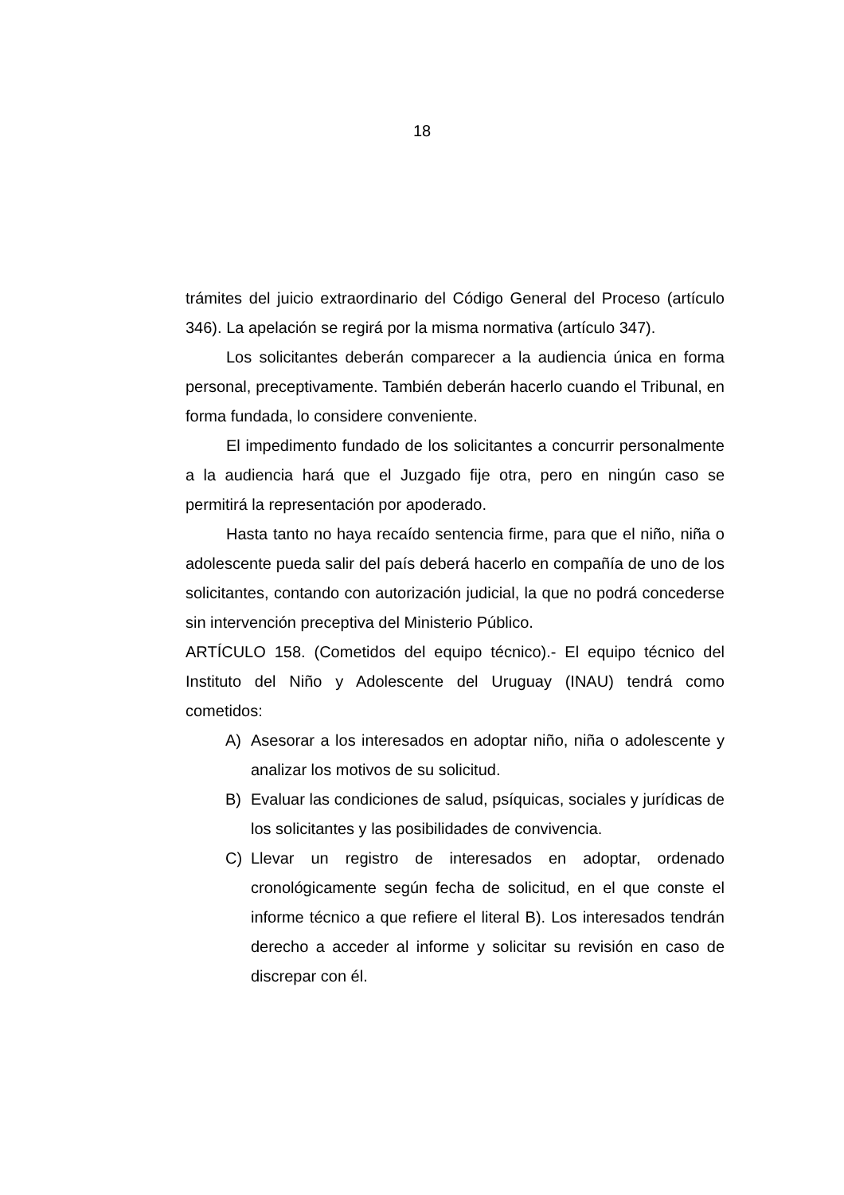18
trámites del juicio extraordinario del Código General del Proceso (artículo 346). La apelación se regirá por la misma normativa (artículo 347).
Los solicitantes deberán comparecer a la audiencia única en forma personal, preceptivamente. También deberán hacerlo cuando el Tribunal, en forma fundada, lo considere conveniente.
El impedimento fundado de los solicitantes a concurrir personalmente a la audiencia hará que el Juzgado fije otra, pero en ningún caso se permitirá la representación por apoderado.
Hasta tanto no haya recaído sentencia firme, para que el niño, niña o adolescente pueda salir del país deberá hacerlo en compañía de uno de los solicitantes, contando con autorización judicial, la que no podrá concederse sin intervención preceptiva del Ministerio Público.
ARTÍCULO 158. (Cometidos del equipo técnico).- El equipo técnico del Instituto del Niño y Adolescente del Uruguay (INAU) tendrá como cometidos:
A) Asesorar a los interesados en adoptar niño, niña o adolescente y analizar los motivos de su solicitud.
B) Evaluar las condiciones de salud, psíquicas, sociales y jurídicas de los solicitantes y las posibilidades de convivencia.
C) Llevar un registro de interesados en adoptar, ordenado cronológicamente según fecha de solicitud, en el que conste el informe técnico a que refiere el literal B). Los interesados tendrán derecho a acceder al informe y solicitar su revisión en caso de discrepar con él.